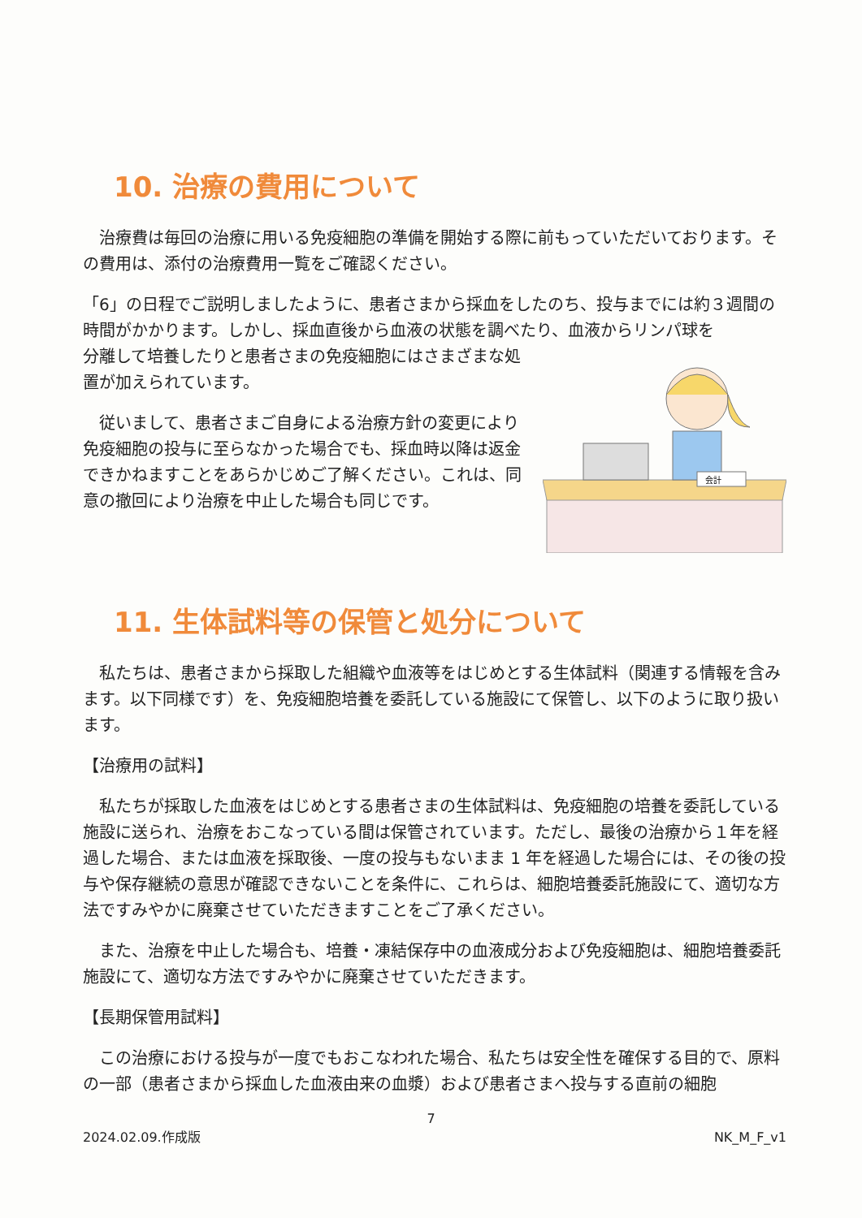10. 治療の費用について
治療費は毎回の治療に用いる免疫細胞の準備を開始する際に前もっていただいております。その費用は、添付の治療費用一覧をご確認ください。
「6」の日程でご説明しましたように、患者さまから採血をしたのち、投与までには約３週間の時間がかかります。しかし、採血直後から血液の状態を調べたり、血液からリンパ球を
分離して培養したりと患者さまの免疫細胞にはさまざまな処置が加えられています。
従いまして、患者さまご自身による治療方針の変更により免疫細胞の投与に至らなかった場合でも、採血時以降は返金できかねますことをあらかじめご了解ください。これは、同意の撤回により治療を中止した場合も同じです。
会計
11. 生体試料等の保管と処分について
私たちは、患者さまから採取した組織や血液等をはじめとする生体試料（関連する情報を含みます。以下同様です）を、免疫細胞培養を委託している施設にて保管し、以下のように取り扱います。
【治療用の試料】
私たちが採取した血液をはじめとする患者さまの生体試料は、免疫細胞の培養を委託している施設に送られ、治療をおこなっている間は保管されています。ただし、最後の治療から１年を経過した場合、または血液を採取後、一度の投与もないまま 1 年を経過した場合には、その後の投与や保存継続の意思が確認できないことを条件に、これらは、細胞培養委託施設にて、適切な方法ですみやかに廃棄させていただきますことをご了承ください。
また、治療を中止した場合も、培養・凍結保存中の血液成分および免疫細胞は、細胞培養委託施設にて、適切な方法ですみやかに廃棄させていただきます。
【長期保管用試料】
この治療における投与が一度でもおこなわれた場合、私たちは安全性を確保する目的で、原料の一部（患者さまから採血した血液由来の血漿）および患者さまへ投与する直前の細胞
7
2024.02.09.作成版 NK_M_F_v1